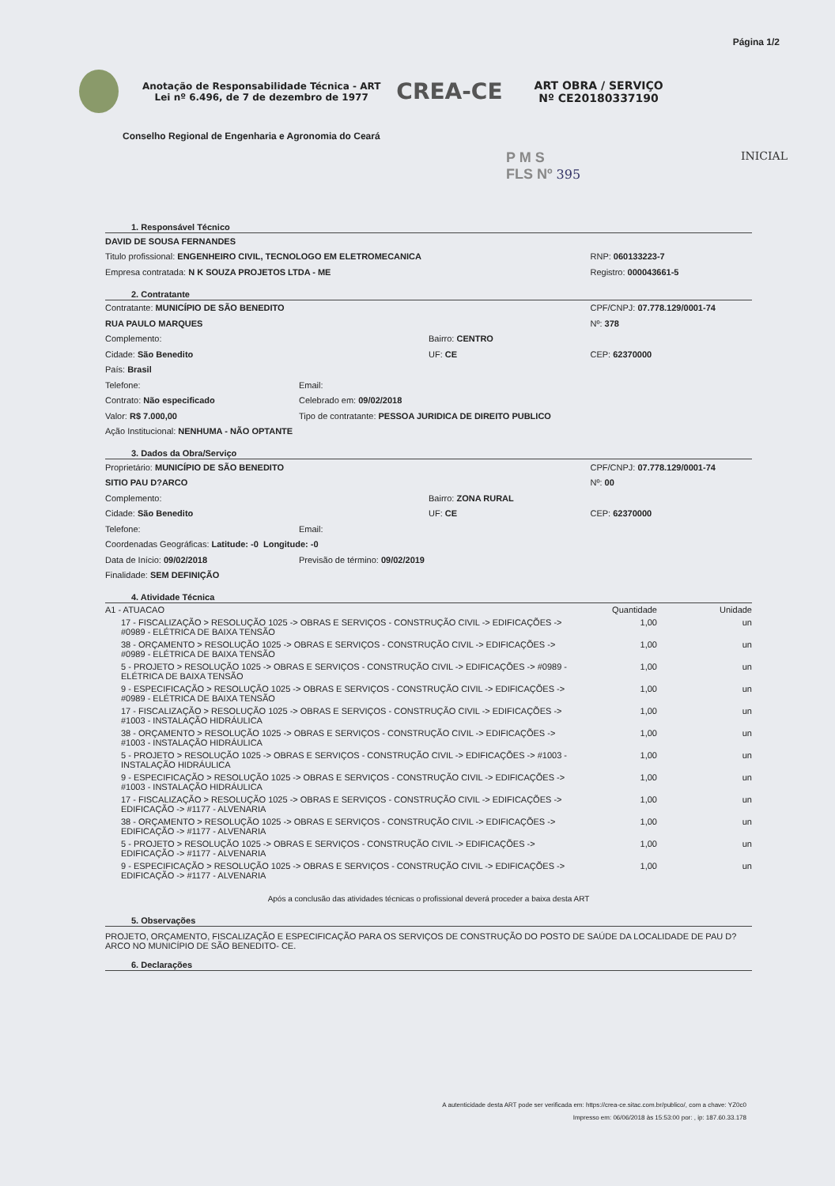Página 1/2
Anotação de Responsabilidade Técnica - ART
Lei nº 6.496, de 7 de dezembro de 1977
CREA-CE
ART OBRA / SERVIÇO
Nº CE20180337190
Conselho Regional de Engenharia e Agronomia do Ceará
P M S
FLS Nº 395
INICIAL
1. Responsável Técnico
DAVID DE SOUSA FERNANDES
Titulo profissional: ENGENHEIRO CIVIL, TECNOLOGO EM ELETROMECANICA
RNP: 060133223-7
Empresa contratada: N K SOUZA PROJETOS LTDA - ME
Registro: 000043661-5
2. Contratante
Contratante: MUNICÍPIO DE SÃO BENEDITO
CPF/CNPJ: 07.778.129/0001-74
RUA PAULO MARQUES Nº: 378
Complemento: Bairro: CENTRO
Cidade: São Benedito UF: CE CEP: 62370000
País: Brasil
Telefone: Email:
Contrato: Não especificado Celebrado em: 09/02/2018
Valor: R$ 7.000,00
Tipo de contratante: PESSOA JURIDICA DE DIREITO PUBLICO
Ação Institucional: NENHUMA - NÃO OPTANTE
3. Dados da Obra/Serviço
Proprietário: MUNICÍPIO DE SÃO BENEDITO
CPF/CNPJ: 07.778.129/0001-74
SITIO PAU D?ARCO Nº: 00
Complemento: Bairro: ZONA RURAL
Cidade: São Benedito UF: CE CEP: 62370000
Telefone: Email:
Coordenadas Geográficas: Latitude: -0 Longitude: -0
Data de Início: 09/02/2018
Previsão de término: 09/02/2019
Finalidade: SEM DEFINIÇÃO
4. Atividade Técnica
| A1 - ATUACAO | Quantidade | Unidade |
| 17 - FISCALIZAÇÃO > RESOLUÇÃO 1025 -> OBRAS E SERVIÇOS - CONSTRUÇÃO CIVIL -> EDIFICAÇÕES -> #0989 - ELÉTRICA DE BAIXA TENSÃO | 1,00 | un |
| 38 - ORÇAMENTO > RESOLUÇÃO 1025 -> OBRAS E SERVIÇOS - CONSTRUÇÃO CIVIL -> EDIFICAÇÕES -> #0989 - ELÉTRICA DE BAIXA TENSÃO | 1,00 | un |
| 5 - PROJETO > RESOLUÇÃO 1025 -> OBRAS E SERVIÇOS - CONSTRUÇÃO CIVIL -> EDIFICAÇÕES -> #0989 - ELÉTRICA DE BAIXA TENSÃO | 1,00 | un |
| 9 - ESPECIFICAÇÃO > RESOLUÇÃO 1025 -> OBRAS E SERVIÇOS - CONSTRUÇÃO CIVIL -> EDIFICAÇÕES -> #0989 - ELÉTRICA DE BAIXA TENSÃO | 1,00 | un |
| 17 - FISCALIZAÇÃO > RESOLUÇÃO 1025 -> OBRAS E SERVIÇOS - CONSTRUÇÃO CIVIL -> EDIFICAÇÕES -> #1003 - INSTALAÇÃO HIDRÁULICA | 1,00 | un |
| 38 - ORÇAMENTO > RESOLUÇÃO 1025 -> OBRAS E SERVIÇOS - CONSTRUÇÃO CIVIL -> EDIFICAÇÕES -> #1003 - INSTALAÇÃO HIDRÁULICA | 1,00 | un |
| 5 - PROJETO > RESOLUÇÃO 1025 -> OBRAS E SERVIÇOS - CONSTRUÇÃO CIVIL -> EDIFICAÇÕES -> #1003 - INSTALAÇÃO HIDRÁULICA | 1,00 | un |
| 9 - ESPECIFICAÇÃO > RESOLUÇÃO 1025 -> OBRAS E SERVIÇOS - CONSTRUÇÃO CIVIL -> EDIFICAÇÕES -> #1003 - INSTALAÇÃO HIDRÁULICA | 1,00 | un |
| 17 - FISCALIZAÇÃO > RESOLUÇÃO 1025 -> OBRAS E SERVIÇOS - CONSTRUÇÃO CIVIL -> EDIFICAÇÕES -> EDIFICAÇÃO -> #1177 - ALVENARIA | 1,00 | un |
| 38 - ORÇAMENTO > RESOLUÇÃO 1025 -> OBRAS E SERVIÇOS - CONSTRUÇÃO CIVIL -> EDIFICAÇÕES -> EDIFICAÇÃO -> #1177 - ALVENARIA | 1,00 | un |
| 5 - PROJETO > RESOLUÇÃO 1025 -> OBRAS E SERVIÇOS - CONSTRUÇÃO CIVIL -> EDIFICAÇÕES -> EDIFICAÇÃO -> #1177 - ALVENARIA | 1,00 | un |
| 9 - ESPECIFICAÇÃO > RESOLUÇÃO 1025 -> OBRAS E SERVIÇOS - CONSTRUÇÃO CIVIL -> EDIFICAÇÕES -> EDIFICAÇÃO -> #1177 - ALVENARIA | 1,00 | un |
Após a conclusão das atividades técnicas o profissional deverá proceder a baixa desta ART
5. Observações
PROJETO, ORÇAMENTO, FISCALIZAÇÃO E ESPECIFICAÇÃO PARA OS SERVIÇOS DE CONSTRUÇÃO DO POSTO DE SAÚDE DA LOCALIDADE DE PAU D?ARCO NO MUNICÍPIO DE SÃO BENEDITO- CE.
6. Declarações
A autenticidade desta ART pode ser verificada em: https://crea-ce.sitac.com.br/publico/, com a chave: YZ0c0
Impresso em: 06/06/2018 às 15:53:00 por: , ip: 187.60.33.178